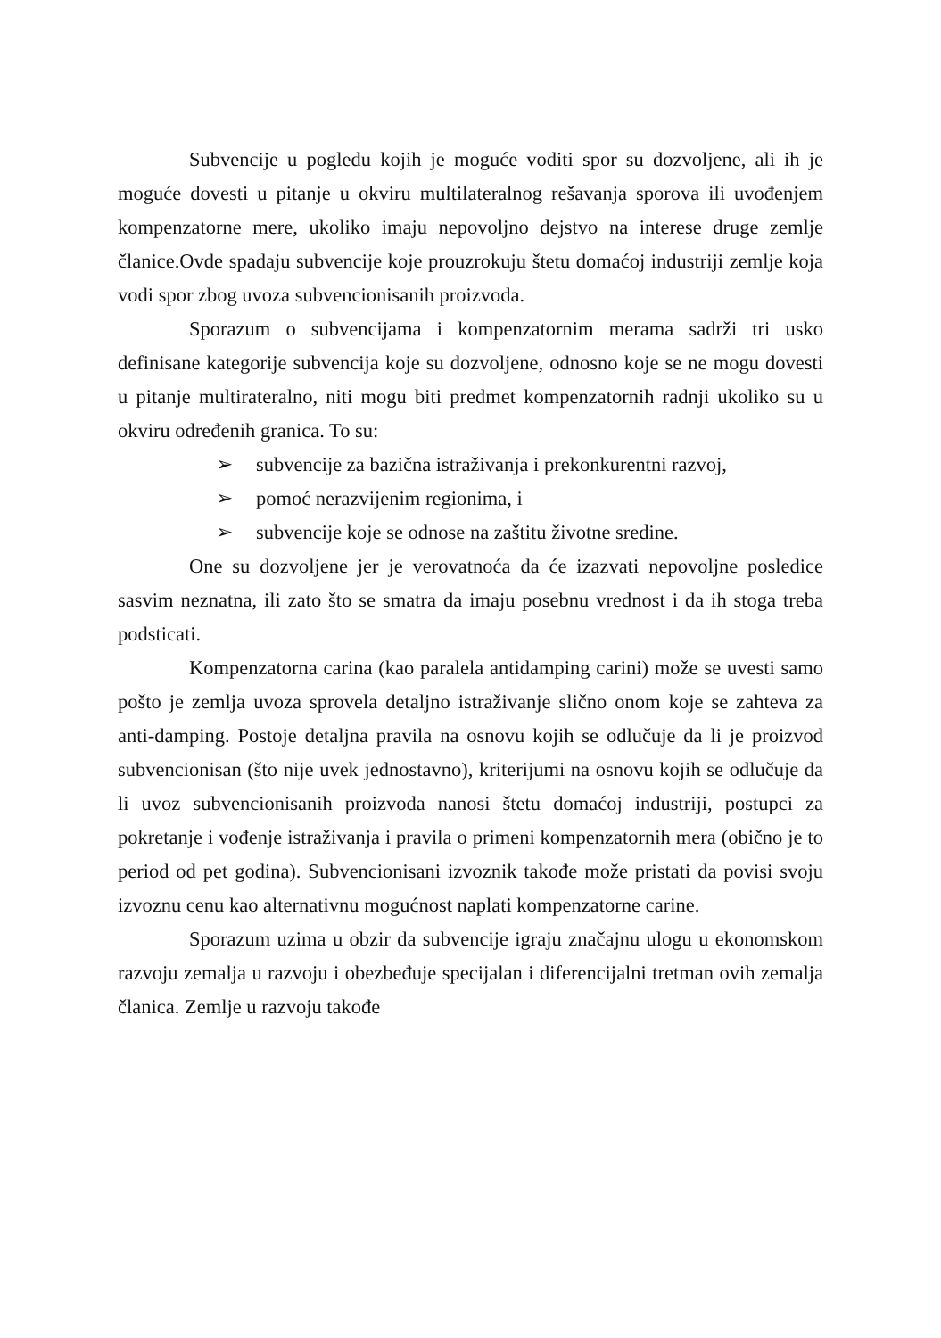Subvencije u pogledu kojih je moguće voditi spor su dozvoljene, ali ih je moguće dovesti u pitanje u okviru multilateralnog rešavanja sporova ili uvođenjem kompenzatorne mere, ukoliko imaju nepovoljno dejstvo na interese druge zemlje članice.Ovde spadaju subvencije koje prouzrokuju štetu domaćoj industriji zemlje koja vodi spor zbog uvoza subvencionisanih proizvoda.
Sporazum o subvencijama i kompenzatornim merama sadrži tri usko definisane kategorije subvencija koje su dozvoljene, odnosno koje se ne mogu dovesti u pitanje multirateralno, niti mogu biti predmet kompenzatornih radnji ukoliko su u okviru određenih granica. To su:
➢ subvencije za bazična istraživanja i prekonkurentni razvoj,
➢ pomoć nerazvijenim regionima, i
➢ subvencije koje se odnose na zaštitu životne sredine.
One su dozvoljene jer je verovatnoća da će izazvati nepovoljne posledice sasvim neznatna, ili zato što se smatra da imaju posebnu vrednost i da ih stoga treba podsticati.
Kompenzatorna carina (kao paralela antidamping carini) može se uvesti samo pošto je zemlja uvoza sprovela detaljno istraživanje slično onom koje se zahteva za anti-damping. Postoje detaljna pravila na osnovu kojih se odlučuje da li je proizvod subvencionisan (što nije uvek jednostavno), kriterijumi na osnovu kojih se odlučuje da li uvoz subvencionisanih proizvoda nanosi štetu domaćoj industriji, postupci za pokretanje i vođenje istraživanja i pravila o primeni kompenzatornih mera (obično je to period od pet godina). Subvencionisani izvoznik takođe može pristati da povisi svoju izvoznu cenu kao alternativnu mogućnost naplati kompenzatorne carine.
Sporazum uzima u obzir da subvencije igraju značajnu ulogu u ekonomskom razvoju zemalja u razvoju i obezbeđuje specijalan i diferencijalni tretman ovih zemalja članica. Zemlje u razvoju takođe